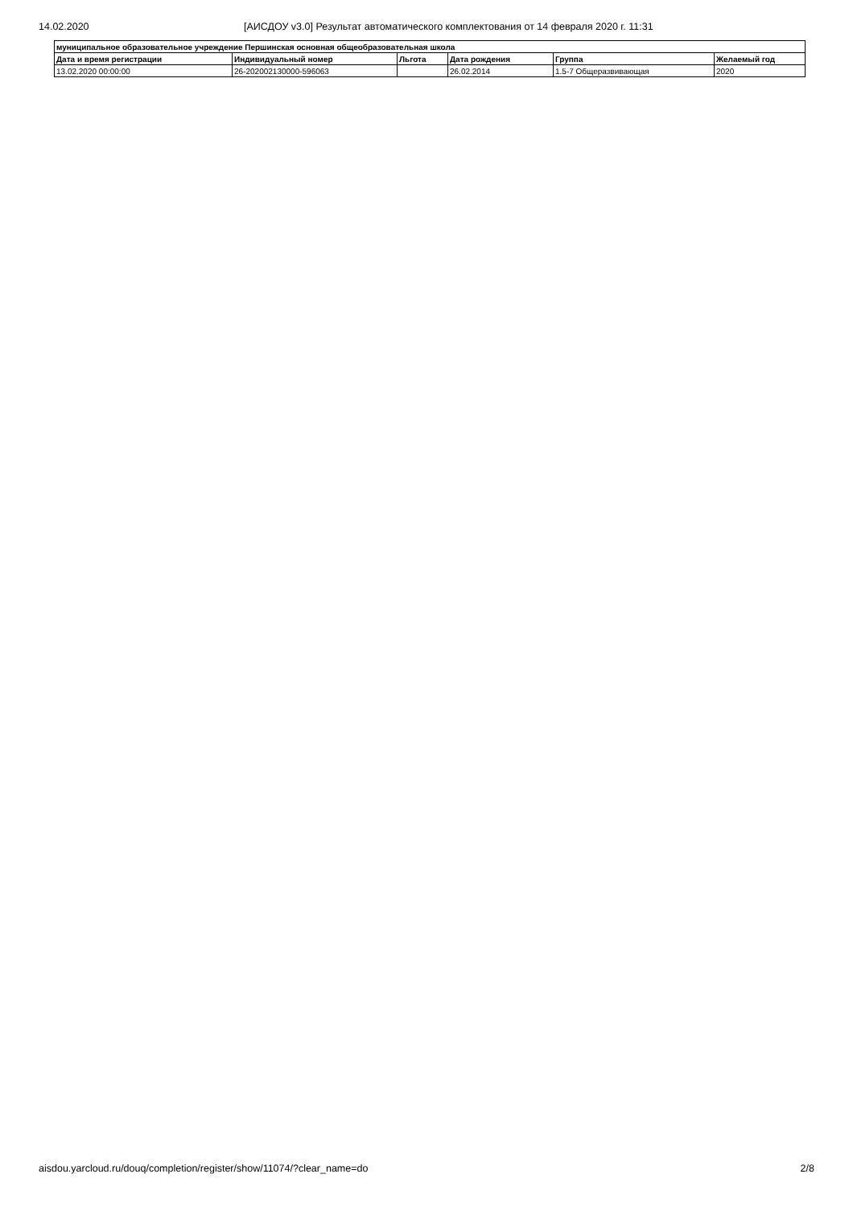14.02.2020 [АИСДОУ v3.0] Результат автоматического комплектования от 14 февраля 2020 г. 11:31
| муниципальное образовательное учреждение Першинская основная общеобразовательная школа | | | | | |
| --- | --- | --- | --- | --- | --- |
| Дата и время регистрации | Индивидуальный номер | Льгота | Дата рождения | Группа | Желаемый год |
| 13.02.2020 00:00:00 | 26-202002130000-596063 | | 26.02.2014 | 1.5-7 Общеразвивающая | 2020 |
aisdou.yarcloud.ru/douq/completion/register/show/11074/?clear_name=do 2/8